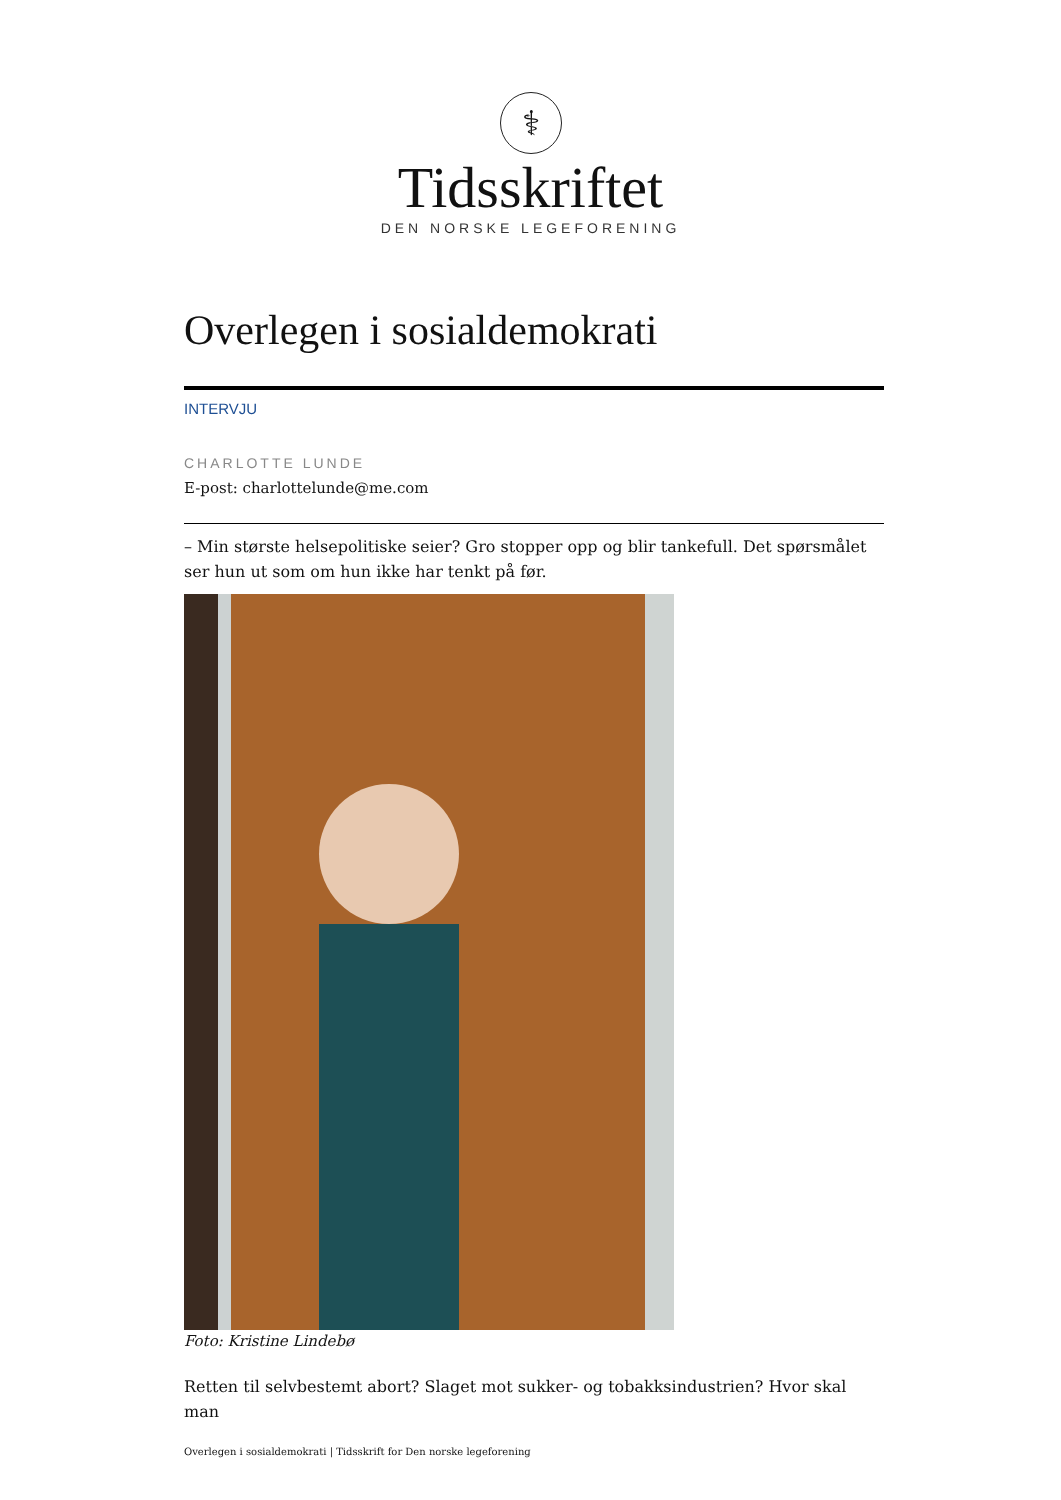⚕
Tidsskriftet
DEN NORSKE LEGEFORENING
Overlegen i sosialdemokrati
INTERVJU
CHARLOTTE LUNDE
E-post: charlottelunde@me.com
– Min største helsepolitiske seier? Gro stopper opp og blir tankefull. Det spørsmålet ser hun ut som om hun ikke har tenkt på før.
Foto: Kristine Lindebø
Retten til selvbestemt abort? Slaget mot sukker- og tobakksindustrien? Hvor skal man
Overlegen i sosialdemokrati | Tidsskrift for Den norske legeforening